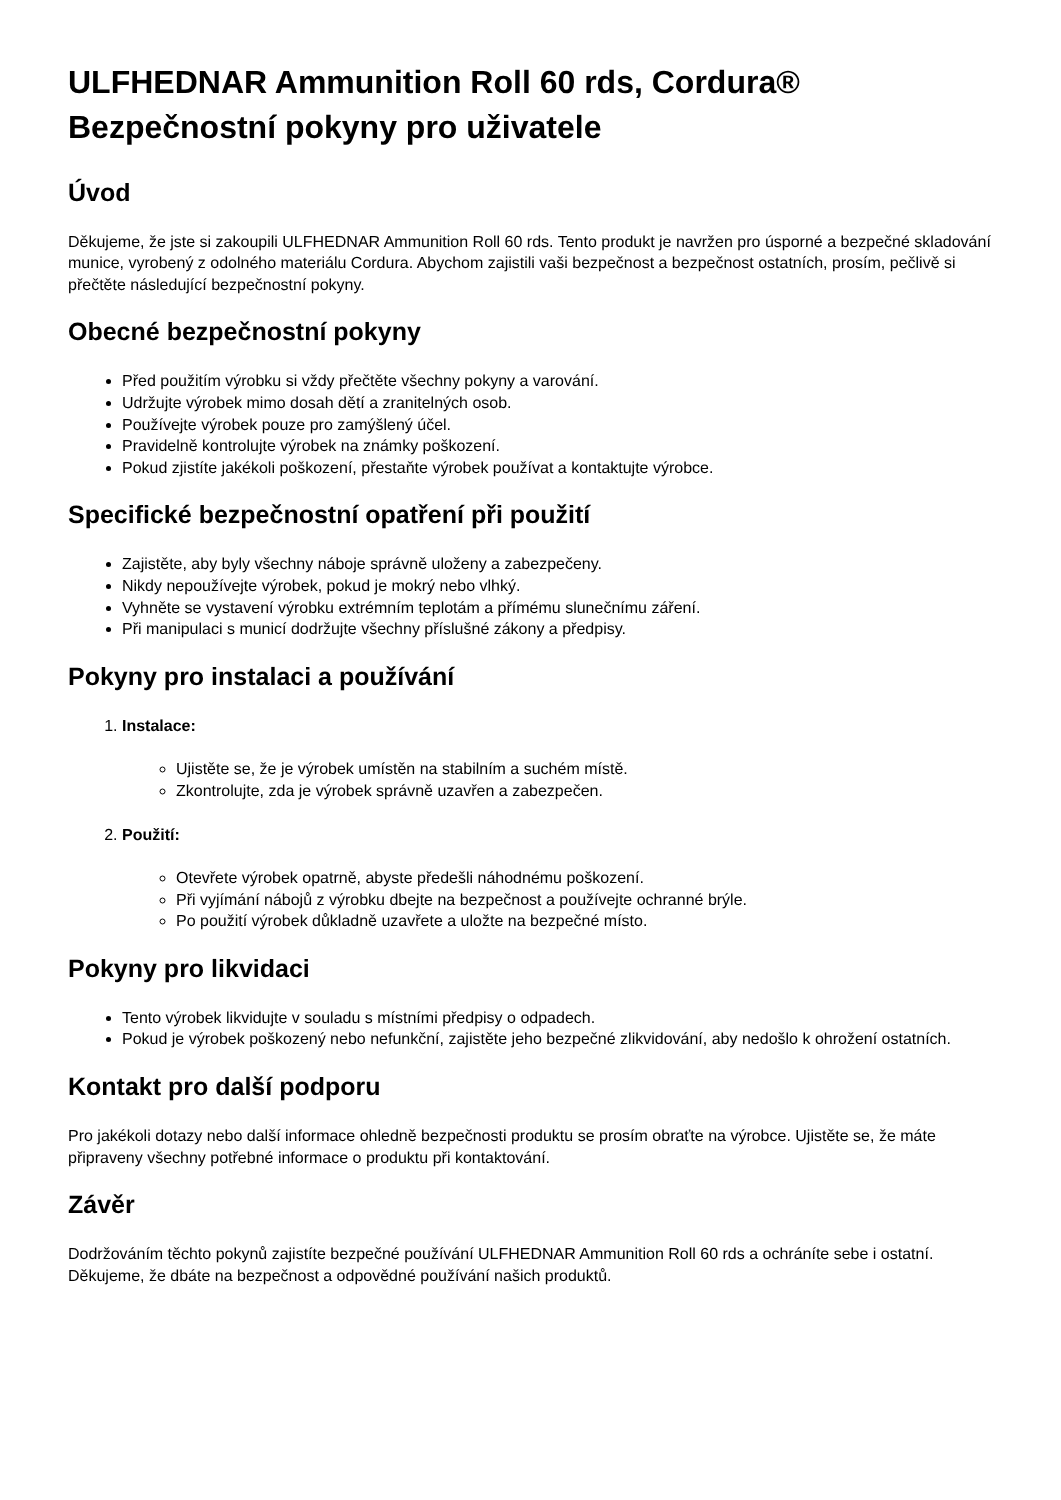ULFHEDNAR Ammunition Roll 60 rds, Cordura®
Bezpečnostní pokyny pro uživatele
Úvod
Děkujeme, že jste si zakoupili ULFHEDNAR Ammunition Roll 60 rds. Tento produkt je navržen pro úsporné a bezpečné skladování munice, vyrobený z odolného materiálu Cordura. Abychom zajistili vaši bezpečnost a bezpečnost ostatních, prosím, pečlivě si přečtěte následující bezpečnostní pokyny.
Obecné bezpečnostní pokyny
Před použitím výrobku si vždy přečtěte všechny pokyny a varování.
Udržujte výrobek mimo dosah dětí a zranitelných osob.
Používejte výrobek pouze pro zamýšlený účel.
Pravidelně kontrolujte výrobek na známky poškození.
Pokud zjistíte jakékoli poškození, přestaňte výrobek používat a kontaktujte výrobce.
Specifické bezpečnostní opatření při použití
Zajistěte, aby byly všechny náboje správně uloženy a zabezpečeny.
Nikdy nepoužívejte výrobek, pokud je mokrý nebo vlhký.
Vyhněte se vystavení výrobku extrémním teplotám a přímému slunečnímu záření.
Při manipulaci s municí dodržujte všechny příslušné zákony a předpisy.
Pokyny pro instalaci a používání
1. Instalace:
Ujistěte se, že je výrobek umístěn na stabilním a suchém místě.
Zkontrolujte, zda je výrobek správně uzavřen a zabezpečen.
2. Použití:
Otevřete výrobek opatrně, abyste předešli náhodnému poškození.
Při vyjímání nábojů z výrobku dbejte na bezpečnost a používejte ochranné brýle.
Po použití výrobek důkladně uzavřete a uložte na bezpečné místo.
Pokyny pro likvidaci
Tento výrobek likvidujte v souladu s místními předpisy o odpadech.
Pokud je výrobek poškozený nebo nefunkční, zajistěte jeho bezpečné zlikvidování, aby nedošlo k ohrožení ostatních.
Kontakt pro další podporu
Pro jakékoli dotazy nebo další informace ohledně bezpečnosti produktu se prosím obraťte na výrobce. Ujistěte se, že máte připraveny všechny potřebné informace o produktu při kontaktování.
Závěr
Dodržováním těchto pokynů zajistíte bezpečné používání ULFHEDNAR Ammunition Roll 60 rds a ochráníte sebe i ostatní. Děkujeme, že dbáte na bezpečnost a odpovědné používání našich produktů.